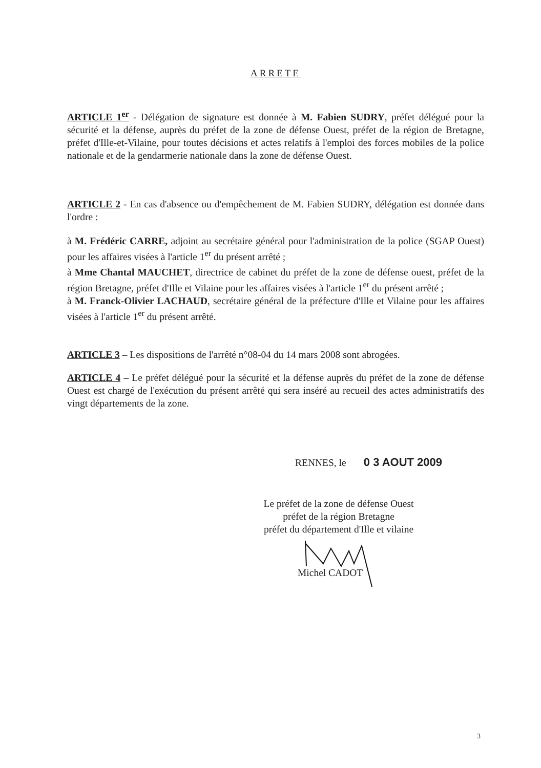ARRETE
ARTICLE 1<sup>er</sup> - Délégation de signature est donnée à M. Fabien SUDRY, préfet délégué pour la sécurité et la défense, auprès du préfet de la zone de défense Ouest, préfet de la région de Bretagne, préfet d'Ille-et-Vilaine, pour toutes décisions et actes relatifs à l'emploi des forces mobiles de la police nationale et de la gendarmerie nationale dans la zone de défense Ouest.
ARTICLE 2 - En cas d'absence ou d'empêchement de M. Fabien SUDRY, délégation est donnée dans l'ordre :
à M. Frédéric CARRE, adjoint au secrétaire général pour l'administration de la police (SGAP Ouest) pour les affaires visées à l'article 1<sup>er</sup> du présent arrêté ;
à Mme Chantal MAUCHET, directrice de cabinet du préfet de la zone de défense ouest, préfet de la région Bretagne, préfet d'Ille et Vilaine pour les affaires visées à l'article 1<sup>er</sup> du présent arrêté ;
à M. Franck-Olivier LACHAUD, secrétaire général de la préfecture d'Ille et Vilaine pour les affaires visées à l'article 1<sup>er</sup> du présent arrêté.
ARTICLE 3 – Les dispositions de l'arrêté n°08-04 du 14 mars 2008 sont abrogées.
ARTICLE 4 – Le préfet délégué pour la sécurité et la défense auprès du préfet de la zone de défense Ouest est chargé de l'exécution du présent arrêté qui sera inséré au recueil des actes administratifs des vingt départements de la zone.
RENNES, le 0 3 AOUT 2009
Le préfet de la zone de défense Ouest
préfet de la région Bretagne
préfet du département d'Ille et vilaine
Michel CADOT
3